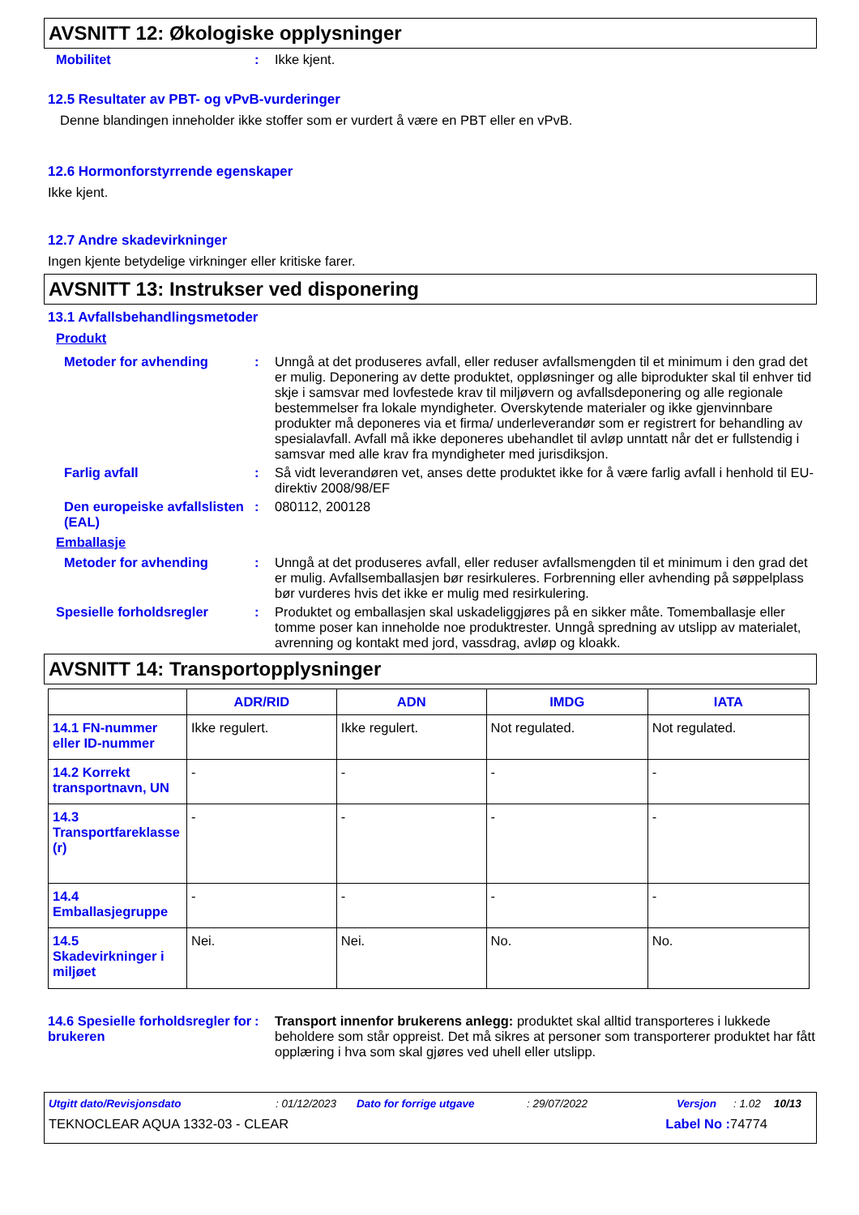AVSNITT 12: Økologiske opplysninger
Mobilitet : Ikke kjent.
12.5 Resultater av PBT- og vPvB-vurderinger
Denne blandingen inneholder ikke stoffer som er vurdert å være en PBT eller en vPvB.
12.6 Hormonforstyrrende egenskaper
Ikke kjent.
12.7 Andre skadevirkninger
Ingen kjente betydelige virkninger eller kritiske farer.
AVSNITT 13: Instrukser ved disponering
13.1 Avfallsbehandlingsmetoder
Produkt
Metoder for avhending : Unngå at det produseres avfall, eller reduser avfallsmengden til et minimum i den grad det er mulig. Deponering av dette produktet, oppløsninger og alle biprodukter skal til enhver tid skje i samsvar med lovfestede krav til miljøvern og avfallsdeponering og alle regionale bestemmelser fra lokale myndigheter. Overskytende materialer og ikke gjenvinnbare produkter må deponeres via et firma/ underleverandør som er registrert for behandling av spesialavfall. Avfall må ikke deponeres ubehandlet til avløp unntatt når det er fullstendig i samsvar med alle krav fra myndigheter med jurisdiksjon.
Farlig avfall : Så vidt leverandøren vet, anses dette produktet ikke for å være farlig avfall i henhold til EU-direktiv 2008/98/EF
Den europeiske avfallslisten (EAL)
: 080112, 200128
Emballasje
Metoder for avhending : Unngå at det produseres avfall, eller reduser avfallsmengden til et minimum i den grad det er mulig. Avfallsemballasjen bør resirkuleres. Forbrenning eller avhending på søppelplass bør vurderes hvis det ikke er mulig med resirkulering.
Spesielle forholdsregler : Produktet og emballasjen skal uskadeliggjøres på en sikker måte. Tomemballasje eller tomme poser kan inneholde noe produktrester. Unngå spredning av utslipp av materialet, avrenning og kontakt med jord, vassdrag, avløp og kloakk.
AVSNITT 14: Transportopplysninger
| | ADR/RID | ADN | IMDG | IATA |
| --- | --- | --- | --- | --- |
| 14.1 FN-nummer eller ID-nummer | Ikke regulert. | Ikke regulert. | Not regulated. | Not regulated. |
| 14.2 Korrekt transportnavn, UN | - | - | - | - |
| 14.3 Transportfareklasse (r) | - | - | - | - |
| 14.4 Emballasjegruppe | - | - | - | - |
| 14.5 Skadevirkninger i miljøet | Nei. | Nei. | No. | No. |
14.6 Spesielle forholdsregler for brukeren
: Transport innenfor brukerens anlegg: produktet skal alltid transporteres i lukkede beholdere som står oppreist. Det må sikres at personer som transporterer produktet har fått opplæring i hva som skal gjøres ved uhell eller utslipp.
Utgitt dato/Revisjonsdato: 01/12/2023 Dato for forrige utgave: 29/07/2022 Versjon: 1.02 10/13
TEKNOCLEAR AQUA 1332-03 - CLEAR Label No : 74774